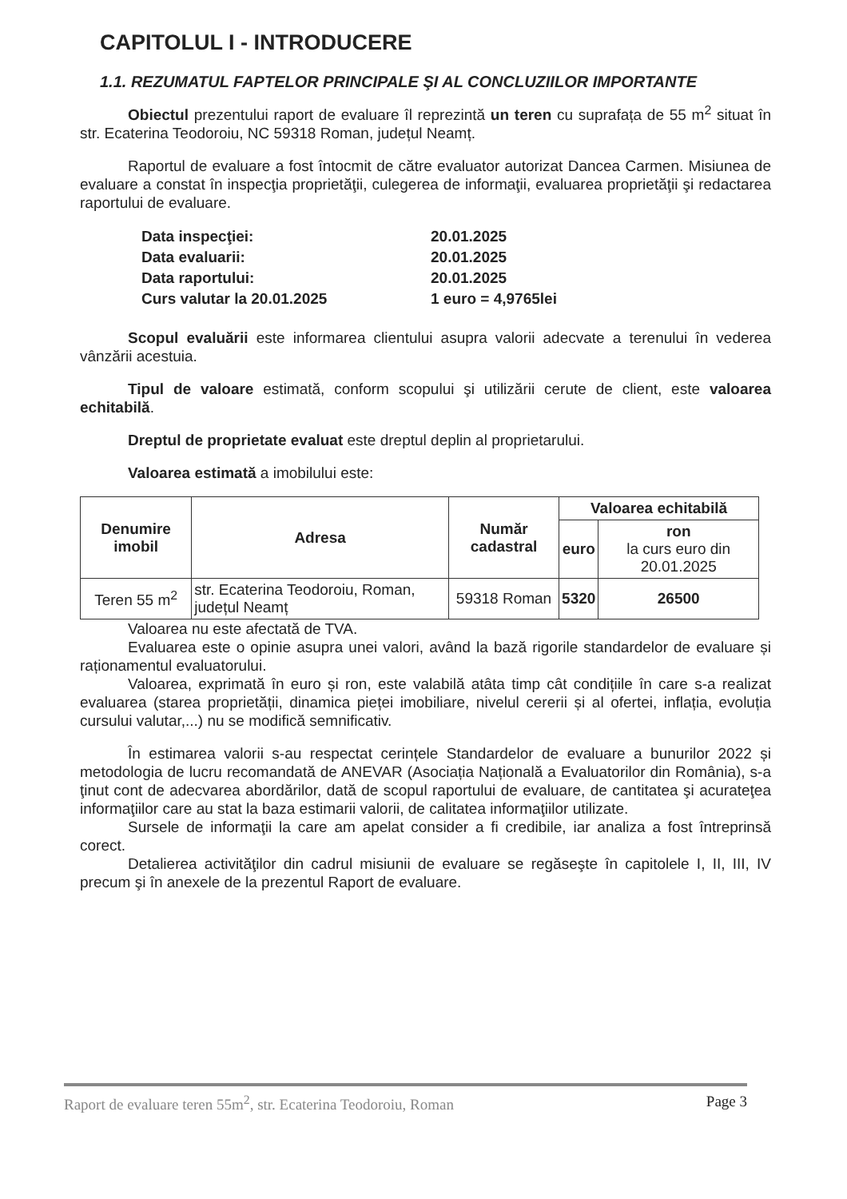CAPITOLUL I - INTRODUCERE
1.1. REZUMATUL FAPTELOR PRINCIPALE ŞI AL CONCLUZIILOR IMPORTANTE
Obiectul prezentului raport de evaluare îl reprezintă un teren cu suprafața de 55 m<sup>2</sup> situat în str. Ecaterina Teodoroiu, NC 59318 Roman, județul Neamț.
Raportul de evaluare a fost întocmit de către evaluator autorizat Dancea Carmen. Misiunea de evaluare a constat în inspecţia proprietăţii, culegerea de informaţii, evaluarea proprietăţii şi redactarea raportului de evaluare.
| Data inspecţiei: | 20.01.2025 |
| Data evaluarii: | 20.01.2025 |
| Data raportului: | 20.01.2025 |
| Curs valutar la 20.01.2025 | 1 euro = 4,9765lei |
Scopul evaluării este informarea clientului asupra valorii adecvate a terenului în vederea vânzării acestuia.
Tipul de valoare estimată, conform scopului şi utilizării cerute de client, este valoarea echitabilă.
Dreptul de proprietate evaluat este dreptul deplin al proprietarului.
Valoarea estimată a imobilului este:
| Denumire imobil | Adresa | Număr cadastral | Valoarea echitabilă | |
| --- | --- | --- | --- | --- |
| | | | euro | ron la curs euro din 20.01.2025 |
| Teren 55 m<sup>2</sup> | str. Ecaterina Teodoroiu, Roman, județul Neamț | 59318 Roman | 5320 | 26500 |
Valoarea nu este afectată de TVA.
Evaluarea este o opinie asupra unei valori, având la bază rigorile standardelor de evaluare și raționamentul evaluatorului.
Valoarea, exprimată în euro și ron, este valabilă atâta timp cât condițiile în care s-a realizat evaluarea (starea proprietății, dinamica pieței imobiliare, nivelul cererii și al ofertei, inflația, evoluția cursului valutar,...) nu se modifică semnificativ.
În estimarea valorii s-au respectat cerințele Standardelor de evaluare a bunurilor 2022 și metodologia de lucru recomandată de ANEVAR (Asociația Națională a Evaluatorilor din România), s-a ţinut cont de adecvarea abordărilor, dată de scopul raportului de evaluare, de cantitatea şi acurateţea informaţiilor care au stat la baza estimarii valorii, de calitatea informaţiilor utilizate.
Sursele de informaţii la care am apelat consider a fi credibile, iar analiza a fost întreprinsă corect.
Detalierea activităţilor din cadrul misiunii de evaluare se regăseşte în capitolele I, II, III, IV precum şi în anexele de la prezentul Raport de evaluare.
Raport de evaluare teren 55m<sup>2</sup>, str. Ecaterina Teodoroiu, Roman Page 3